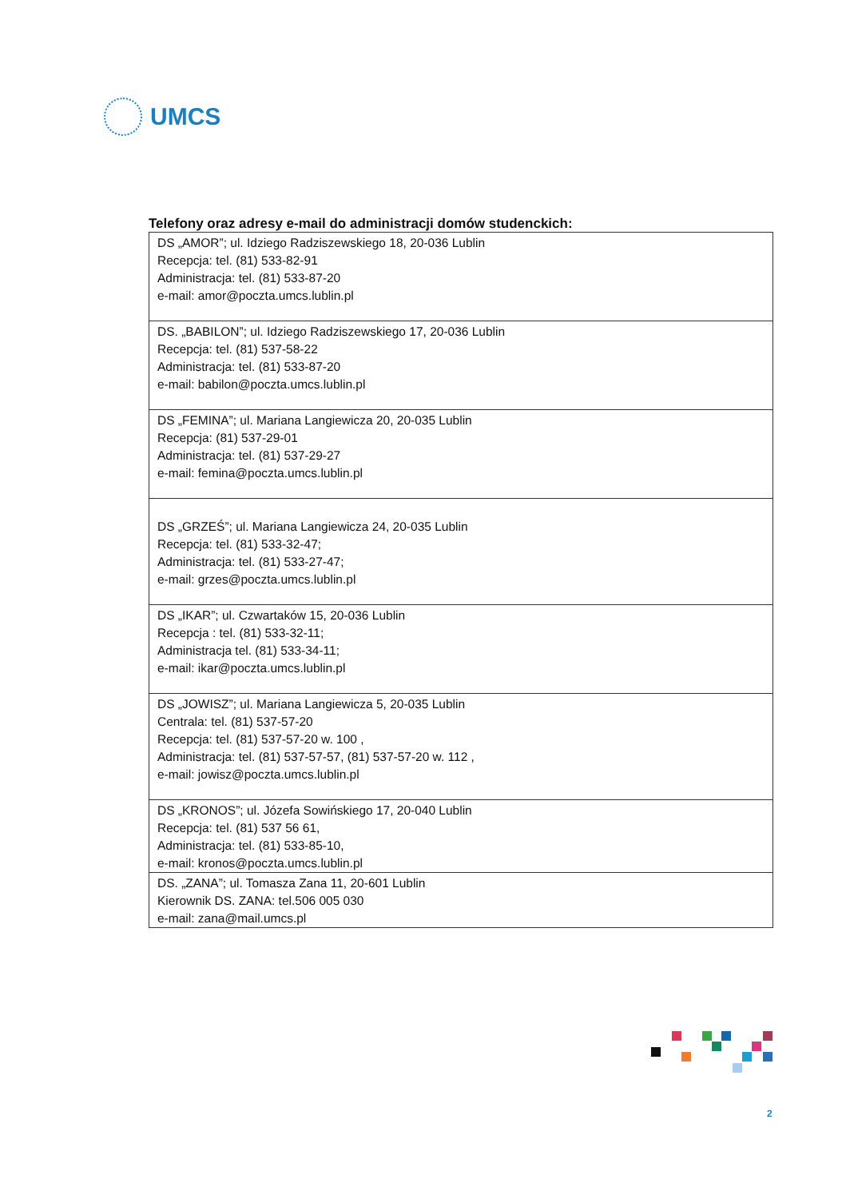UMCS
Telefony oraz adresy e-mail do administracji domów studenckich:
| DS „AMOR”; ul. Idziego Radziszewskiego 18, 20-036 Lublin Recepcja: tel. (81) 533-82-91 Administracja: tel. (81) 533-87-20 e-mail: amor@poczta.umcs.lublin.pl |
| DS. „BABILON”; ul. Idziego Radziszewskiego 17, 20-036 Lublin Recepcja: tel. (81) 537-58-22 Administracja: tel. (81) 533-87-20 e-mail: babilon@poczta.umcs.lublin.pl |
| DS „FEMINA”; ul. Mariana Langiewicza 20, 20-035 Lublin Recepcja: (81) 537-29-01 Administracja: tel. (81) 537-29-27 e-mail: femina@poczta.umcs.lublin.pl |
| DS „GRZEŚ”; ul. Mariana Langiewicza 24, 20-035 Lublin Recepcja: tel. (81) 533-32-47; Administracja: tel. (81) 533-27-47; e-mail: grzes@poczta.umcs.lublin.pl |
| DS „IKAR”; ul. Czwartaków 15, 20-036 Lublin Recepcja : tel. (81) 533-32-11; Administracja tel. (81) 533-34-11; e-mail: ikar@poczta.umcs.lublin.pl |
| DS „JOWISZ”; ul. Mariana Langiewicza 5, 20-035 Lublin Centrala: tel. (81) 537-57-20 Recepcja: tel. (81) 537-57-20 w. 100 , Administracja: tel. (81) 537-57-57, (81) 537-57-20 w. 112 , e-mail: jowisz@poczta.umcs.lublin.pl |
| DS „KRONOS”; ul. Józefa Sowińskiego 17, 20-040 Lublin Recepcja: tel. (81) 537 56 61, Administracja: tel. (81) 533-85-10, e-mail: kronos@poczta.umcs.lublin.pl |
| DS. „ZANA”; ul. Tomasza Zana 11, 20-601 Lublin Kierownik DS. ZANA: tel.506 005 030 e-mail: zana@mail.umcs.pl |
2